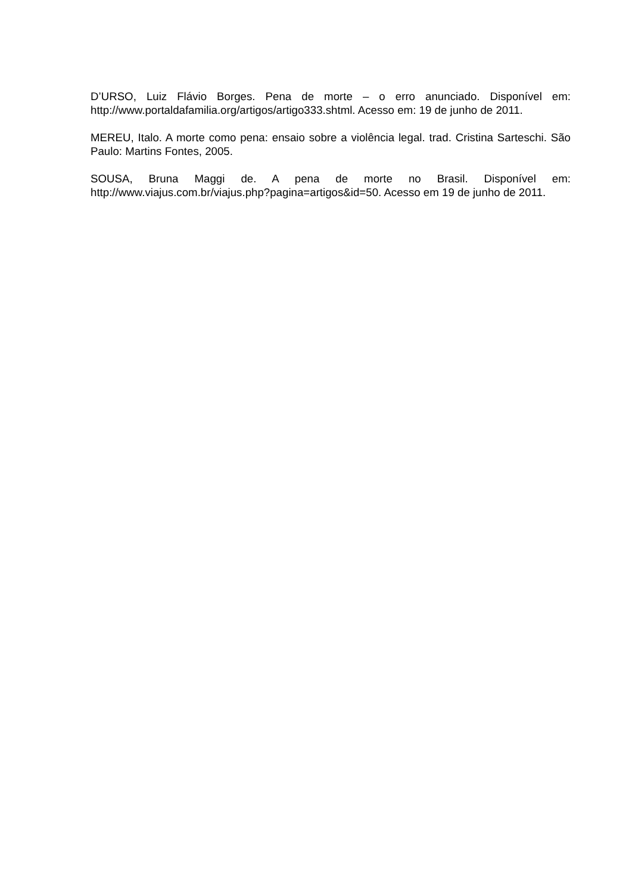D’URSO, Luiz Flávio Borges. Pena de morte – o erro anunciado. Disponível em: http://www.portaldafamilia.org/artigos/artigo333.shtml. Acesso em: 19 de junho de 2011.
MEREU, Italo. A morte como pena: ensaio sobre a violência legal. trad. Cristina Sarteschi. São Paulo: Martins Fontes, 2005.
SOUSA, Bruna Maggi de. A pena de morte no Brasil. Disponível em: http://www.viajus.com.br/viajus.php?pagina=artigos&id=50. Acesso em 19 de junho de 2011.